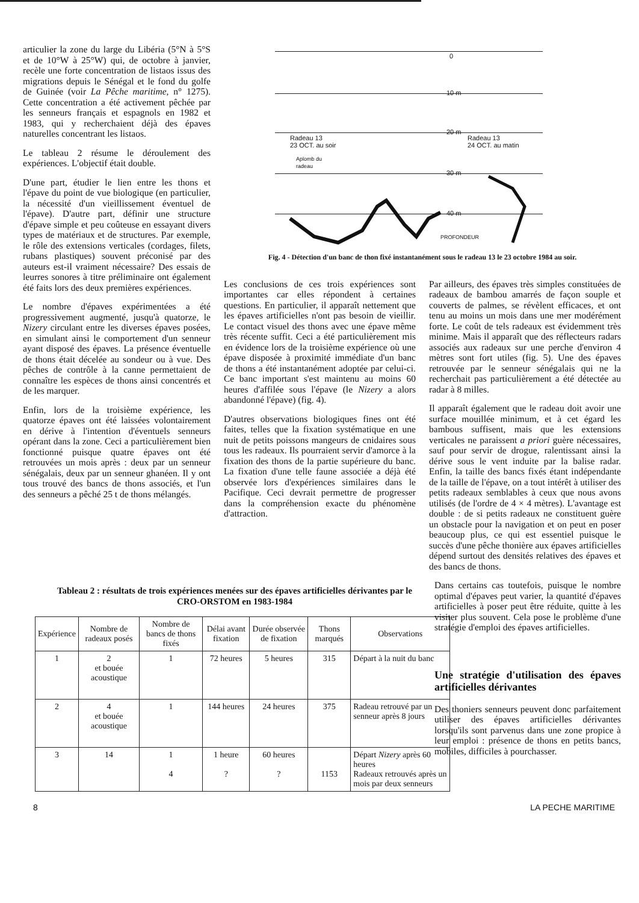articulier la zone du large du Libéria (5°N à 5°S et de 10°W à 25°W) qui, de octobre à janvier, recèle une forte concentration de listaos issus des migrations depuis le Sénégal et le fond du golfe de Guinée (voir La Pêche maritime, n° 1275). Cette concentration a été activement pêchée par les senneurs français et espagnols en 1982 et 1983, qui y recherchaient déjà des épaves naturelles concentrant les listaos.
Le tableau 2 résume le déroulement des expériences. L'objectif était double.
D'une part, étudier le lien entre les thons et l'épave du point de vue biologique (en particulier, la nécessité d'un vieillissement éventuel de l'épave). D'autre part, définir une structure d'épave simple et peu coûteuse en essayant divers types de matériaux et de structures. Par exemple, le rôle des extensions verticales (cordages, filets, rubans plastiques) souvent préconisé par des auteurs est-il vraiment nécessaire? Des essais de leurres sonores à titre préliminaire ont également été faits lors des deux premières expériences.
Le nombre d'épaves expérimentées a été progressivement augmenté, jusqu'à quatorze, le Nizery circulant entre les diverses épaves posées, en simulant ainsi le comportement d'un senneur ayant disposé des épaves. La présence éventuelle de thons était décelée au sondeur ou à vue. Des pêches de contrôle à la canne permettaient de connaître les espèces de thons ainsi concentrés et de les marquer.
Enfin, lors de la troisième expérience, les quatorze épaves ont été laissées volontairement en dérive à l'intention d'éventuels senneurs opérant dans la zone. Ceci a particulièrement bien fonctionné puisque quatre épaves ont été retrouvées un mois après : deux par un senneur sénégalais, deux par un senneur ghanéen. Il y ont tous trouvé des bancs de thons associés, et l'un des senneurs a pêché 25 t de thons mélangés.
0
10 m
20 m
Radeau 13
23 OCT. au soir
Radeau 13
24 OCT. au matin
Aplomb du
radeau
30 m
40 m
PROFONDEUR
Fig. 4 - Détection d'un banc de thon fixé instantanément sous le radeau 13 le 23 octobre 1984 au soir.
Les conclusions de ces trois expériences sont importantes car elles répondent à certaines questions. En particulier, il apparaît nettement que les épaves artificielles n'ont pas besoin de vieillir. Le contact visuel des thons avec une épave même très récente suffit. Ceci a été particulièrement mis en évidence lors de la troisième expérience où une épave disposée à proximité immédiate d'un banc de thons a été instantanément adoptée par celui-ci. Ce banc important s'est maintenu au moins 60 heures d'affilée sous l'épave (le Nizery a alors abandonné l'épave) (fig. 4).
D'autres observations biologiques fines ont été faites, telles que la fixation systématique en une nuit de petits poissons mangeurs de cnidaires sous tous les radeaux. Ils pourraient servir d'amorce à la fixation des thons de la partie supérieure du banc. La fixation d'une telle faune associée a déjà été observée lors d'expériences similaires dans le Pacifique. Ceci devrait permettre de progresser dans la compréhension exacte du phénomène d'attraction.
Par ailleurs, des épaves très simples constituées de radeaux de bambou amarrés de façon souple et couverts de palmes, se révèlent efficaces, et ont tenu au moins un mois dans une mer modérément forte. Le coût de tels radeaux est évidemment très minime. Mais il apparaît que des réflecteurs radars associés aux radeaux sur une perche d'environ 4 mètres sont fort utiles (fig. 5). Une des épaves retrouvée par le senneur sénégalais qui ne la recherchait pas particulièrement a été détectée au radar à 8 milles.
Il apparaît également que le radeau doit avoir une surface mouillée minimum, et à cet égard les bambous suffisent, mais que les extensions verticales ne paraissent a priori guère nécessaires, sauf pour servir de drogue, ralentissant ainsi la dérive sous le vent induite par la balise radar. Enfin, la taille des bancs fixés étant indépendante de la taille de l'épave, on a tout intérêt à utiliser des petits radeaux semblables à ceux que nous avons utilisés (de l'ordre de 4 × 4 mètres). L'avantage est double : de si petits radeaux ne constituent guère un obstacle pour la navigation et on peut en poser beaucoup plus, ce qui est essentiel puisque le succès d'une pêche thonière aux épaves artificielles dépend surtout des densités relatives des épaves et des bancs de thons.
Tableau 2 : résultats de trois expériences menées sur des épaves artificielles dérivantes par le CRO-ORSTOM en 1983-1984
| Expérience | Nombre de radeaux posés | Nombre de bancs de thons fixés | Délai avant fixation | Durée observée de fixation | Thons marqués | Observations |
| --- | --- | --- | --- | --- | --- | --- |
| 1 | 2 et bouée acoustique | 1 | 72 heures | 5 heures | 315 | Départ à la nuit du banc |
| 2 | 4 et bouée acoustique | 1 | 144 heures | 24 heures | 375 | Radeau retrouvé par un senneur après 8 jours |
| 3 | 14 | 1 4 | 1 heure ? | 60 heures ? | 1153 | Départ Nizery après 60 heures Radeaux retrouvés après un mois par deux senneurs |
Dans certains cas toutefois, puisque le nombre optimal d'épaves peut varier, la quantité d'épaves artificielles à poser peut être réduite, quitte à les visiter plus souvent. Cela pose le problème d'une stratégie d'emploi des épaves artificielles.
Une stratégie d'utilisation des épaves artificielles dérivantes
Des thoniers senneurs peuvent donc parfaitement utiliser des épaves artificielles dérivantes lorsqu'ils sont parvenus dans une zone propice à leur emploi : présence de thons en petits bancs, mobiles, difficiles à pourchasser.
8 LA PECHE MARITIME